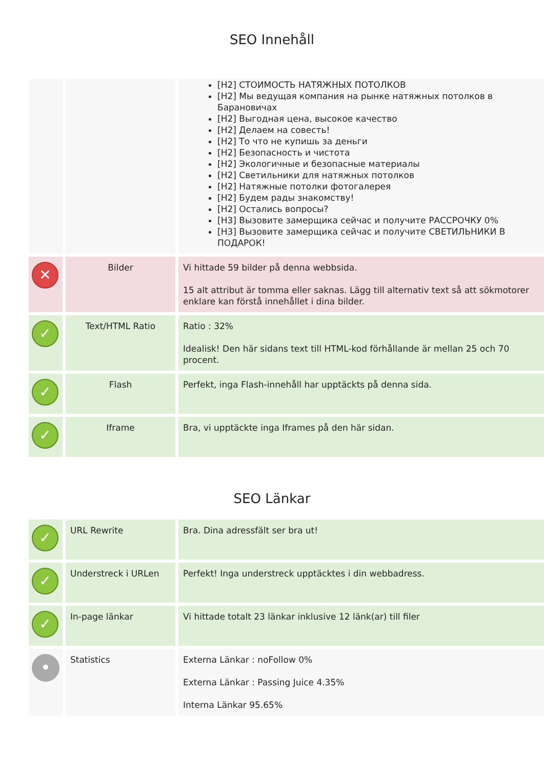SEO Innehåll
| | | [H2] СТОИМОСТЬ НАТЯЖНЫХ ПОТОЛКОВ [H2] Мы ведущая компания на рынке натяжных потолков в Барановичах [H2] Выгодная цена, высокое качество [H2] Делаем на совесть! [H2] То что не купишь за деньги [H2] Безопасность и чистота [H2] Экологичные и безопасные материалы [H2] Светильники для натяжных потолков [H2] Натяжные потолки фотогалерея [H2] Будем рады знакомству! [H2] Остались вопросы? [H3] Вызовите замерщика сейчас и получите РАССРОЧКУ 0% [H3] Вызовите замерщика сейчас и получите СВЕТИЛЬНИКИ В ПОДАРОК! |
| ✕ | Bilder | Vi hittade 59 bilder på denna webbsida. 15 alt attribut är tomma eller saknas. Lägg till alternativ text så att sökmotorer enklare kan förstå innehållet i dina bilder. |
| ✓ | Text/HTML Ratio | Ratio : 32% Idealisk! Den här sidans text till HTML-kod förhållande är mellan 25 och 70 procent. |
| ✓ | Flash | Perfekt, inga Flash-innehåll har upptäckts på denna sida. |
| ✓ | Iframe | Bra, vi upptäckte inga Iframes på den här sidan. |
SEO Länkar
| ✓ | URL Rewrite | Bra. Dina adressfält ser bra ut! |
| ✓ | Understreck i URLen | Perfekt! Inga understreck upptäcktes i din webbadress. |
| ✓ | In-page länkar | Vi hittade totalt 23 länkar inklusive 12 länk(ar) till filer |
| • | Statistics | Externa Länkar : noFollow 0% Externa Länkar : Passing Juice 4.35% Interna Länkar 95.65% |